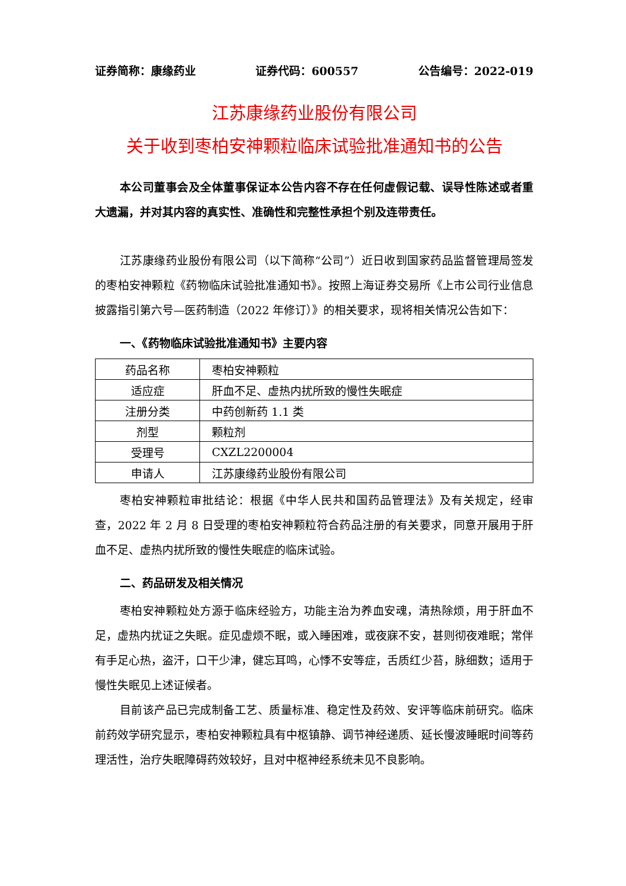证券简称：康缘药业 证券代码：600557 公告编号：2022-019
江苏康缘药业股份有限公司
关于收到枣柏安神颗粒临床试验批准通知书的公告
本公司董事会及全体董事保证本公告内容不存在任何虚假记载、误导性陈述或者重大遗漏，并对其内容的真实性、准确性和完整性承担个别及连带责任。
江苏康缘药业股份有限公司（以下简称“公司”）近日收到国家药品监督管理局签发的枣柏安神颗粒《药物临床试验批准通知书》。按照上海证券交易所《上市公司行业信息披露指引第六号—医药制造（2022 年修订）》的相关要求，现将相关情况公告如下：
一、《药物临床试验批准通知书》主要内容
| 药品名称 | 枣柏安神颗粒 |
| 适应症 | 肝血不足、虚热内扰所致的慢性失眠症 |
| 注册分类 | 中药创新药 1.1 类 |
| 剂型 | 颗粒剂 |
| 受理号 | CXZL2200004 |
| 申请人 | 江苏康缘药业股份有限公司 |
枣柏安神颗粒审批结论：根据《中华人民共和国药品管理法》及有关规定，经审查，2022 年 2 月 8 日受理的枣柏安神颗粒符合药品注册的有关要求，同意开展用于肝血不足、虚热内扰所致的慢性失眠症的临床试验。
二、药品研发及相关情况
枣柏安神颗粒处方源于临床经验方，功能主治为养血安魂，清热除烦，用于肝血不足，虚热内扰证之失眠。症见虚烦不眠，或入睡困难，或夜寐不安，甚则彻夜难眠；常伴有手足心热，盗汗，口干少津，健忘耳鸣，心悸不安等症，舌质红少苔，脉细数；适用于慢性失眠见上述证候者。
目前该产品已完成制备工艺、质量标准、稳定性及药效、安评等临床前研究。临床前药效学研究显示，枣柏安神颗粒具有中枢镇静、调节神经递质、延长慢波睡眠时间等药理活性，治疗失眠障碍药效较好，且对中枢神经系统未见不良影响。